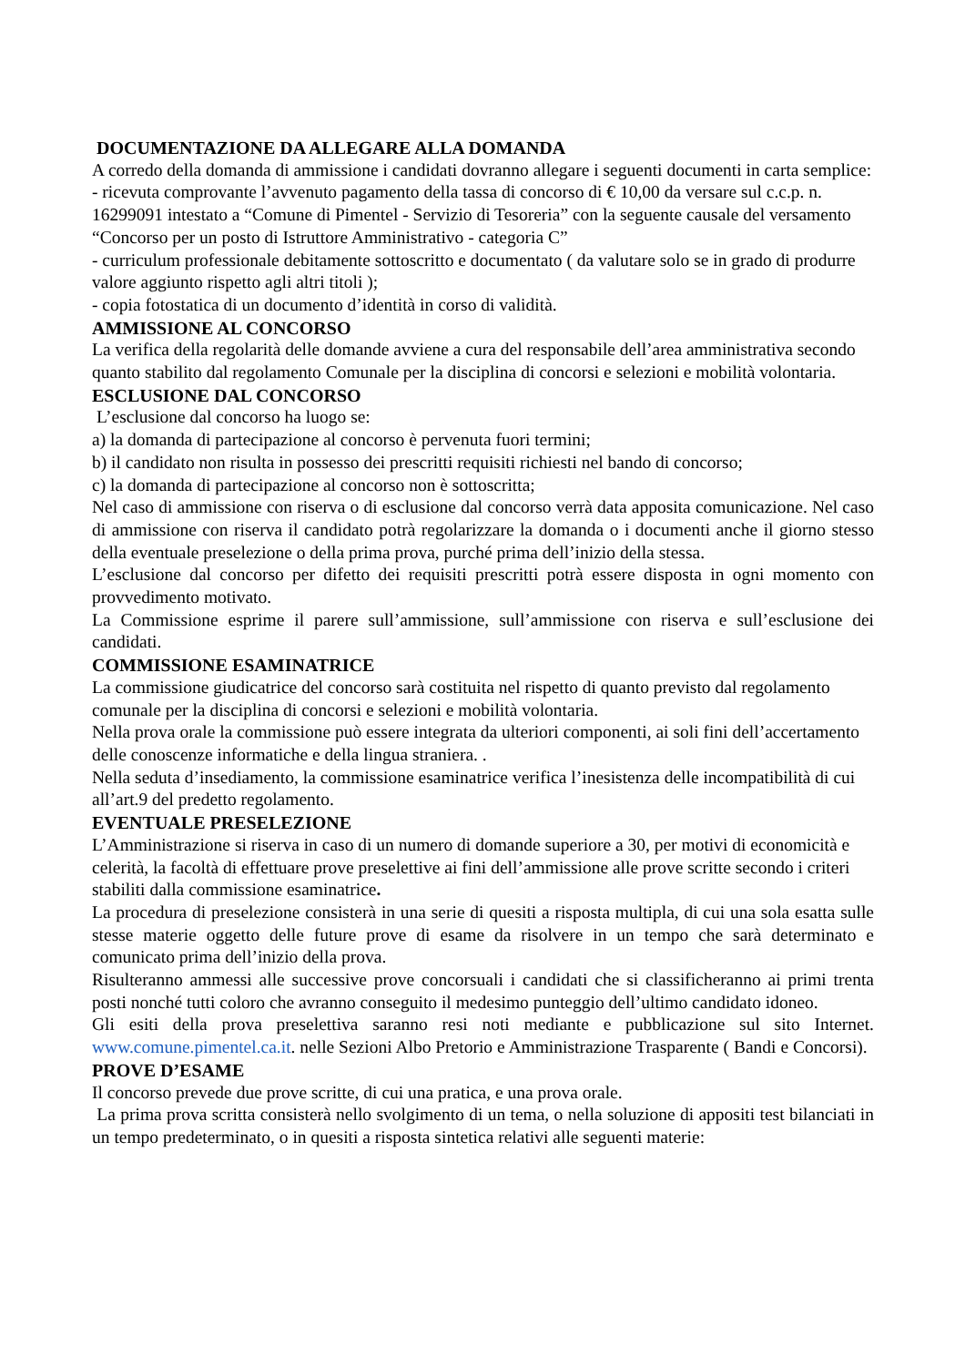DOCUMENTAZIONE DA ALLEGARE ALLA DOMANDA
A corredo della domanda di ammissione i candidati dovranno allegare i seguenti documenti in carta semplice:
- ricevuta comprovante l’avvenuto pagamento della tassa di concorso di € 10,00 da versare sul c.c.p. n. 16299091 intestato a “Comune di Pimentel - Servizio di Tesoreria” con la seguente causale del versamento “Concorso per un posto di Istruttore Amministrativo - categoria C”
- curriculum professionale debitamente sottoscritto e documentato ( da valutare solo se in grado di produrre valore aggiunto rispetto agli altri titoli );
- copia fotostatica di un documento d’identità in corso di validità.
AMMISSIONE AL CONCORSO
La verifica della regolarità delle domande avviene a cura del responsabile dell’area amministrativa secondo quanto stabilito dal regolamento Comunale per la disciplina di concorsi e selezioni e mobilità volontaria.
ESCLUSIONE DAL CONCORSO
L’esclusione dal concorso ha luogo se:
a) la domanda di partecipazione al concorso è pervenuta fuori termini;
b) il candidato non risulta in possesso dei prescritti requisiti richiesti nel bando di concorso;
c) la domanda di partecipazione al concorso non è sottoscritta;
Nel caso di ammissione con riserva o di esclusione dal concorso verrà data apposita comunicazione. Nel caso di ammissione con riserva il candidato potrà regolarizzare la domanda o i documenti anche il giorno stesso della eventuale preselezione o della prima prova, purché prima dell’inizio della stessa.
L’esclusione dal concorso per difetto dei requisiti prescritti potrà essere disposta in ogni momento con provvedimento motivato.
La Commissione esprime il parere sull’ammissione, sull’ammissione con riserva e sull’esclusione dei candidati.
COMMISSIONE ESAMINATRICE
La commissione giudicatrice del concorso sarà costituita nel rispetto di quanto previsto dal regolamento comunale per la disciplina di concorsi e selezioni e mobilità volontaria.
Nella prova orale la commissione può essere integrata da ulteriori componenti, ai soli fini dell’accertamento delle conoscenze informatiche e della lingua straniera. .
Nella seduta d’insediamento, la commissione esaminatrice verifica l’inesistenza delle incompatibilità di cui all’art.9 del predetto regolamento.
EVENTUALE PRESELEZIONE
L’Amministrazione si riserva in caso di un numero di domande superiore a 30, per motivi di economicità e celerità, la facoltà di effettuare prove preselettive ai fini dell’ammissione alle prove scritte secondo i criteri stabiliti dalla commissione esaminatrice.
La procedura di preselezione consisterà in una serie di quesiti a risposta multipla, di cui una sola esatta sulle stesse materie oggetto delle future prove di esame da risolvere in un tempo che sarà determinato e comunicato prima dell’inizio della prova.
Risulteranno ammessi alle successive prove concorsuali i candidati che si classificheranno ai primi trenta posti nonché tutti coloro che avranno conseguito il medesimo punteggio dell’ultimo candidato idoneo.
Gli esiti della prova preselettiva saranno resi noti mediante e pubblicazione sul sito Internet. www.comune.pimentel.ca.it. nelle Sezioni Albo Pretorio e Amministrazione Trasparente ( Bandi e Concorsi).
PROVE D’ESAME
Il concorso prevede due prove scritte, di cui una pratica, e una prova orale.
La prima prova scritta consisterà nello svolgimento di un tema, o nella soluzione di appositi test bilanciati in un tempo predeterminato, o in quesiti a risposta sintetica relativi alle seguenti materie: